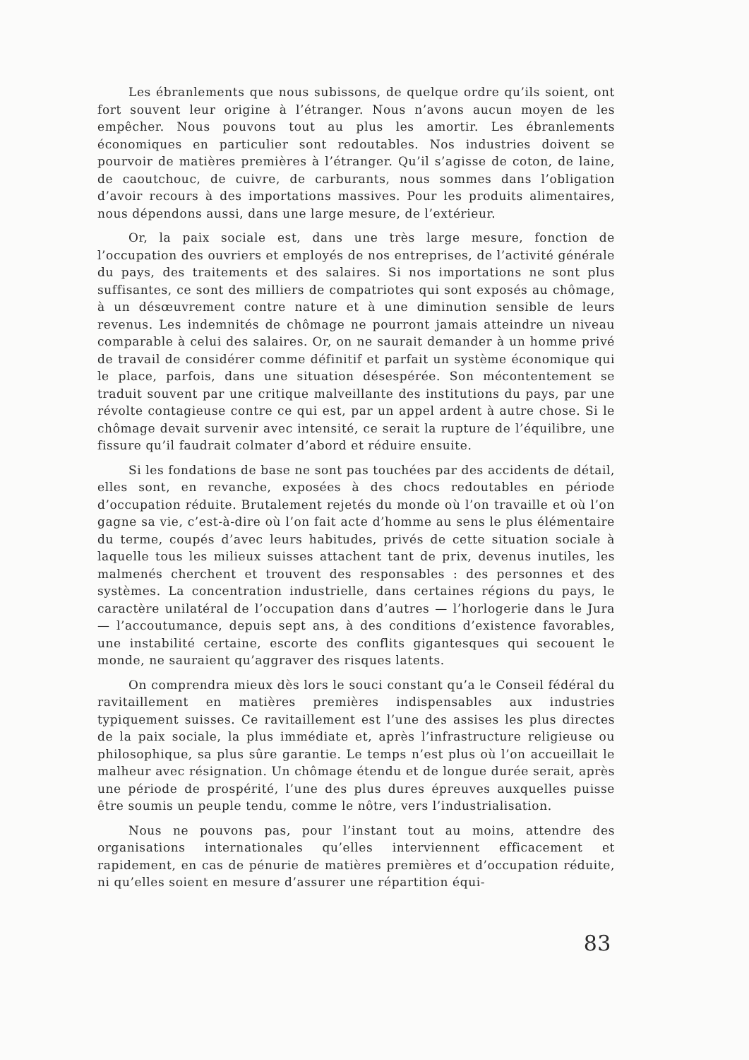Les ébranlements que nous subissons, de quelque ordre qu’ils soient, ont fort souvent leur origine à l’étranger. Nous n’avons aucun moyen de les empêcher. Nous pouvons tout au plus les amortir. Les ébranlements économiques en particulier sont redoutables. Nos industries doivent se pourvoir de matières premières à l’étranger. Qu’il s’agisse de coton, de laine, de caoutchouc, de cuivre, de carburants, nous sommes dans l’obligation d’avoir recours à des importations massives. Pour les produits alimentaires, nous dépendons aussi, dans une large mesure, de l’extérieur.
Or, la paix sociale est, dans une très large mesure, fonction de l’occupation des ouvriers et employés de nos entreprises, de l’activité générale du pays, des traitements et des salaires. Si nos importations ne sont plus suffisantes, ce sont des milliers de compatriotes qui sont exposés au chômage, à un désœuvrement contre nature et à une diminution sensible de leurs revenus. Les indemnités de chômage ne pourront jamais atteindre un niveau comparable à celui des salaires. Or, on ne saurait demander à un homme privé de travail de considérer comme définitif et parfait un système économique qui le place, parfois, dans une situation désespérée. Son mécontentement se traduit souvent par une critique malveillante des institutions du pays, par une révolte contagieuse contre ce qui est, par un appel ardent à autre chose. Si le chômage devait survenir avec intensité, ce serait la rupture de l’équilibre, une fissure qu’il faudrait colmater d’abord et réduire ensuite.
Si les fondations de base ne sont pas touchées par des accidents de détail, elles sont, en revanche, exposées à des chocs redoutables en période d’occupation réduite. Brutalement rejetés du monde où l’on travaille et où l’on gagne sa vie, c’est-à-dire où l’on fait acte d’homme au sens le plus élémentaire du terme, coupés d’avec leurs habitudes, privés de cette situation sociale à laquelle tous les milieux suisses attachent tant de prix, devenus inutiles, les malmenés cherchent et trouvent des responsables : des personnes et des systèmes. La concentration industrielle, dans certaines régions du pays, le caractère unilatéral de l’occupation dans d’autres — l’horlogerie dans le Jura — l’accoutumance, depuis sept ans, à des conditions d’existence favorables, une instabilité certaine, escorte des conflits gigantesques qui secouent le monde, ne sauraient qu’aggraver des risques latents.
On comprendra mieux dès lors le souci constant qu’a le Conseil fédéral du ravitaillement en matières premières indispensables aux industries typiquement suisses. Ce ravitaillement est l’une des assises les plus directes de la paix sociale, la plus immédiate et, après l’infrastructure religieuse ou philosophique, sa plus sûre garantie. Le temps n’est plus où l’on accueillait le malheur avec résignation. Un chômage étendu et de longue durée serait, après une période de prospérité, l’une des plus dures épreuves auxquelles puisse être soumis un peuple tendu, comme le nôtre, vers l’industrialisation.
Nous ne pouvons pas, pour l’instant tout au moins, attendre des organisations internationales qu’elles interviennent efficacement et rapidement, en cas de pénurie de matières premières et d’occupation réduite, ni qu’elles soient en mesure d’assurer une répartition équi-
83